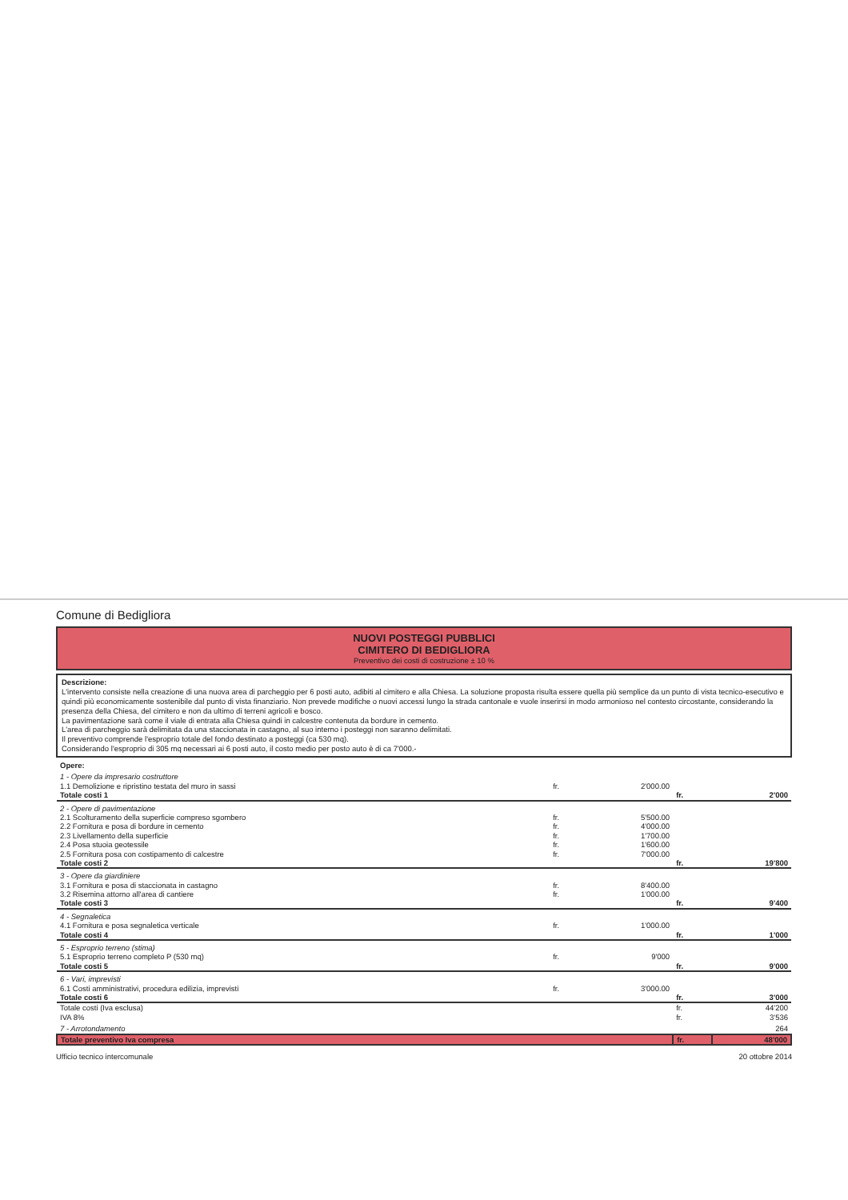Comune di Bedigliora
NUOVI POSTEGGI PUBBLICI
CIMITERO DI BEDIGLIORA
Preventivo dei costi di costruzione ± 10 %
Descrizione:
L'intervento consiste nella creazione di una nuova area di parcheggio per 6 posti auto, adibiti al cimitero e alla Chiesa. La soluzione proposta risulta essere quella più semplice da un punto di vista tecnico-esecutivo e quindi più economicamente sostenibile dal punto di vista finanziario. Non prevede modifiche o nuovi accessi lungo la strada cantonale e vuole inserirsi in modo armonioso nel contesto circostante, considerando la presenza della Chiesa, del cimitero e non da ultimo di terreni agricoli e bosco.
La pavimentazione sarà come il viale di entrata alla Chiesa quindi in calcestre contenuta da bordure in cemento.
L'area di parcheggio sarà delimitata da una staccionata in castagno, al suo interno i posteggi non saranno delimitati.
Il preventivo comprende l'esproprio totale del fondo destinato a posteggi (ca 530 mq).
Considerando l'esproprio di 305 mq necessari ai 6 posti auto, il costo medio per posto auto è di ca 7'000.-
| Opere: | | | | |
| 1 - Opere da impresario costruttore | | | | |
| 1.1 Demolizione e ripristino testata del muro in sassi | fr. | 2'000.00 | | |
| Totale costi 1 | | | fr. | 2'000 |
| 2 - Opere di pavimentazione | | | | |
| 2.1 Scolturamento della superficie compreso sgombero | fr. | 5'500.00 | | |
| 2.2 Fornitura e posa di bordure in cemento | fr. | 4'000.00 | | |
| 2.3 Livellamento della superficie | fr. | 1'700.00 | | |
| 2.4 Posa stuoia geotessile | fr. | 1'600.00 | | |
| 2.5 Fornitura posa con costipamento di calcestre | fr. | 7'000.00 | | |
| Totale costi 2 | | | fr. | 19'800 |
| 3 - Opere da giardiniere | | | | |
| 3.1 Fornitura e posa di staccionata in castagno | fr. | 8'400.00 | | |
| 3.2 Risemina attorno all'area di cantiere | fr. | 1'000.00 | | |
| Totale costi 3 | | | fr. | 9'400 |
| 4 - Segnaletica | | | | |
| 4.1 Fornitura e posa segnaletica verticale | fr. | 1'000.00 | | |
| Totale costi 4 | | | fr. | 1'000 |
| 5 - Esproprio terreno (stima) | | | | |
| 5.1 Esproprio terreno completo P (530 mq) | fr. | 9'000 | | |
| Totale costi 5 | | | fr. | 9'000 |
| 6 - Vari, imprevisti | | | | |
| 6.1 Costi amministrativi, procedura edilizia, imprevisti | fr. | 3'000.00 | | |
| Totale costi 6 | | | fr. | 3'000 |
| Totale costi (Iva esclusa) | | | fr. | 44'200 |
| IVA 8% | | | fr. | 3'536 |
| 7 - Arrotondamento | | | | 264 |
| Totale preventivo Iva compresa | | | fr. | 48'000 |
Ufficio tecnico intercomunale 20 ottobre 2014